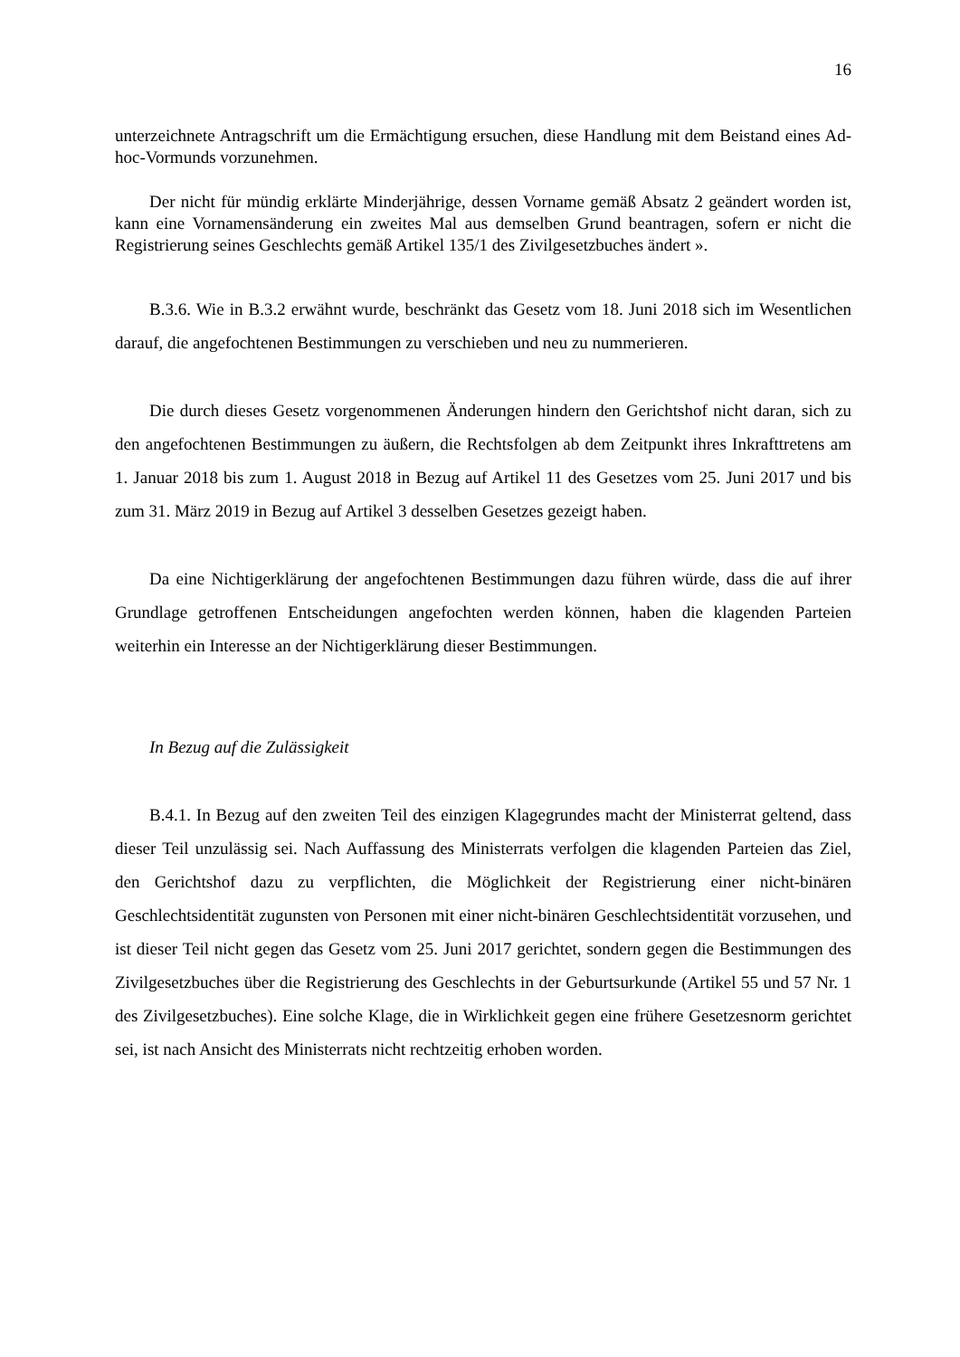16
unterzeichnete Antragschrift um die Ermächtigung ersuchen, diese Handlung mit dem Beistand eines Ad-hoc-Vormunds vorzunehmen.
Der nicht für mündig erklärte Minderjährige, dessen Vorname gemäß Absatz 2 geändert worden ist, kann eine Vornamensänderung ein zweites Mal aus demselben Grund beantragen, sofern er nicht die Registrierung seines Geschlechts gemäß Artikel 135/1 des Zivilgesetzbuches ändert ».
B.3.6. Wie in B.3.2 erwähnt wurde, beschränkt das Gesetz vom 18. Juni 2018 sich im Wesentlichen darauf, die angefochtenen Bestimmungen zu verschieben und neu zu nummerieren.
Die durch dieses Gesetz vorgenommenen Änderungen hindern den Gerichtshof nicht daran, sich zu den angefochtenen Bestimmungen zu äußern, die Rechtsfolgen ab dem Zeitpunkt ihres Inkrafttretens am 1. Januar 2018 bis zum 1. August 2018 in Bezug auf Artikel 11 des Gesetzes vom 25. Juni 2017 und bis zum 31. März 2019 in Bezug auf Artikel 3 desselben Gesetzes gezeigt haben.
Da eine Nichtigerklärung der angefochtenen Bestimmungen dazu führen würde, dass die auf ihrer Grundlage getroffenen Entscheidungen angefochten werden können, haben die klagenden Parteien weiterhin ein Interesse an der Nichtigerklärung dieser Bestimmungen.
In Bezug auf die Zulässigkeit
B.4.1. In Bezug auf den zweiten Teil des einzigen Klagegrundes macht der Ministerrat geltend, dass dieser Teil unzulässig sei. Nach Auffassung des Ministerrats verfolgen die klagenden Parteien das Ziel, den Gerichtshof dazu zu verpflichten, die Möglichkeit der Registrierung einer nicht-binären Geschlechtsidentität zugunsten von Personen mit einer nicht-binären Geschlechtsidentität vorzusehen, und ist dieser Teil nicht gegen das Gesetz vom 25. Juni 2017 gerichtet, sondern gegen die Bestimmungen des Zivilgesetzbuches über die Registrierung des Geschlechts in der Geburtsurkunde (Artikel 55 und 57 Nr. 1 des Zivilgesetzbuches). Eine solche Klage, die in Wirklichkeit gegen eine frühere Gesetzesnorm gerichtet sei, ist nach Ansicht des Ministerrats nicht rechtzeitig erhoben worden.